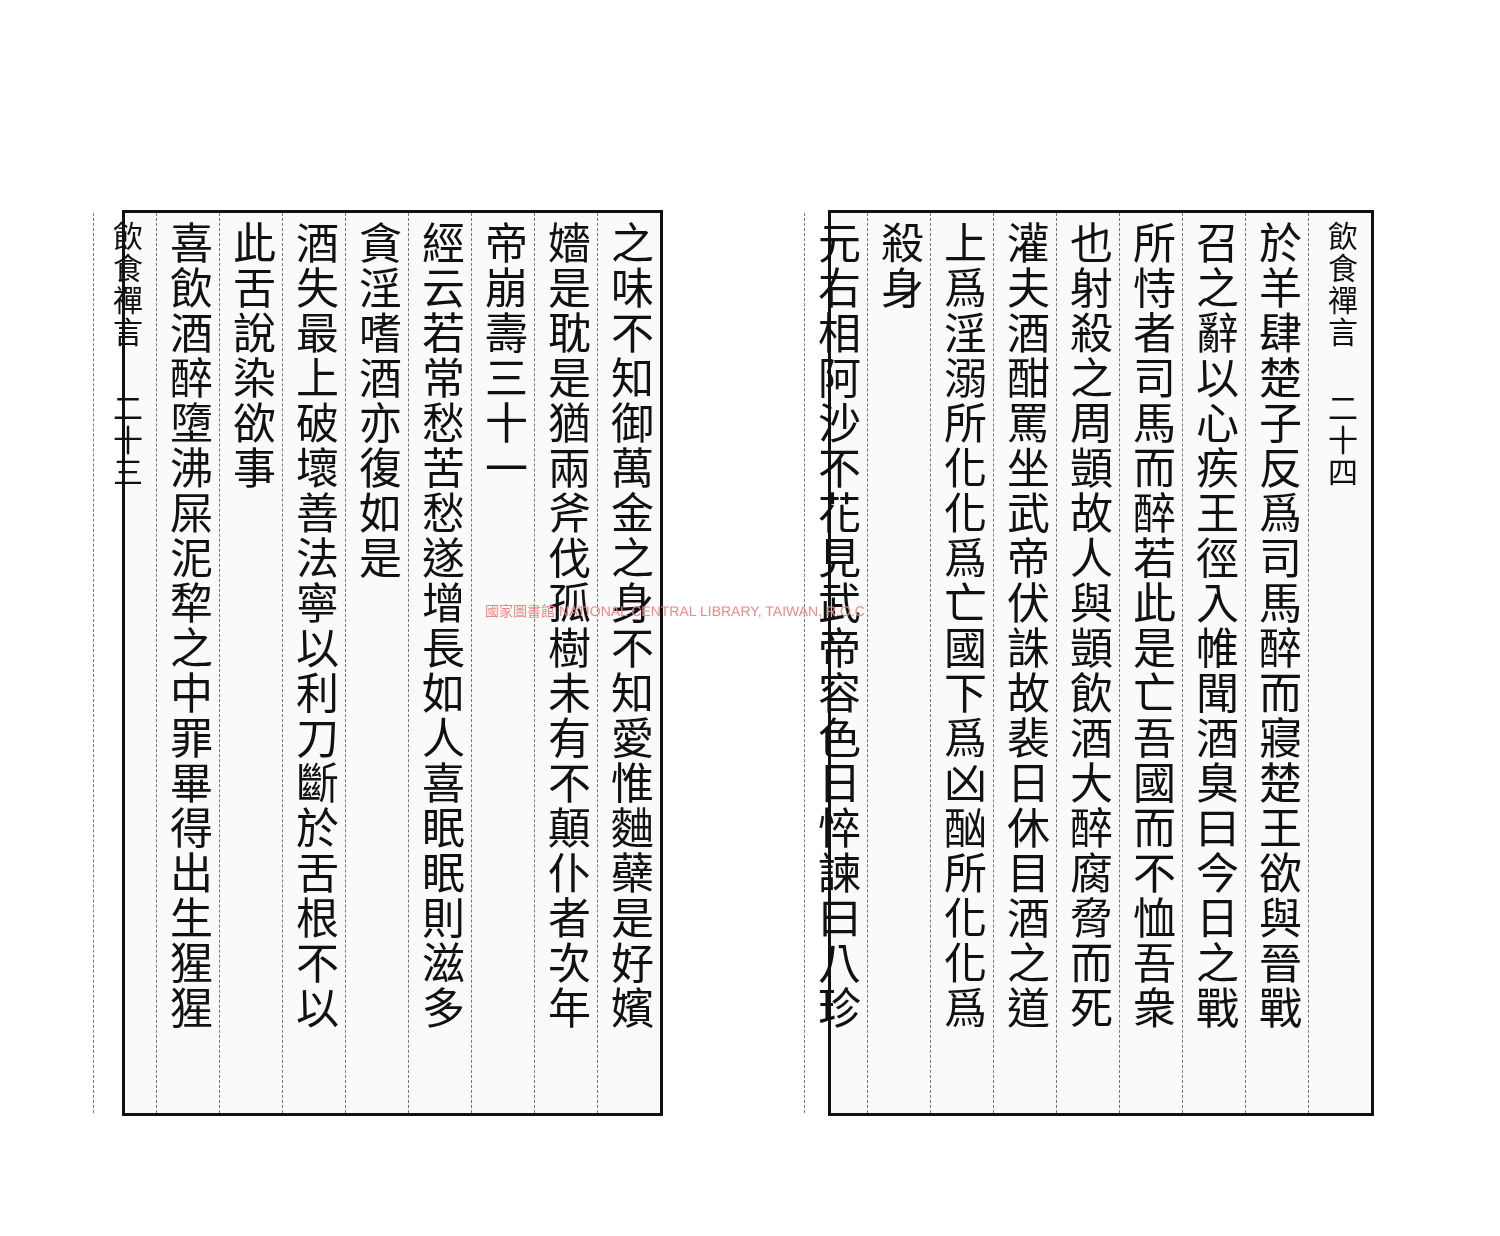飲食禪言 　二十四
於羊肆楚子反爲司馬醉而寢楚王欲與晉戰
召之辭以心疾王徑入帷聞酒臭曰今日之戰
所恃者司馬而醉若此是亡吾國而不恤吾衆
也射殺之周顗故人與顗飲酒大醉腐脅而死
灌夫酒酣罵坐武帝伏誅故裴日休目酒之道
上爲淫溺所化化爲亡國下爲凶酗所化化爲
殺身
元右相阿沙不花見武帝容色日悴諫曰八珍
之味不知御萬金之身不知愛惟麯蘗是好嬪
嬙是耽是猶兩斧伐孤樹未有不顛仆者次年
帝崩壽三十一
經云若常愁苦愁遂增長如人喜眠眠則滋多
貪淫嗜酒亦復如是
酒失最上破壞善法寧以利刀斷於舌根不以
此舌說染欲事
喜飲酒醉墮沸屎泥犂之中罪畢得出生猩猩
飲食禪言 　二十三
國家圖書館 NATIONAL CENTRAL LIBRARY, TAIWAN, R.O.C